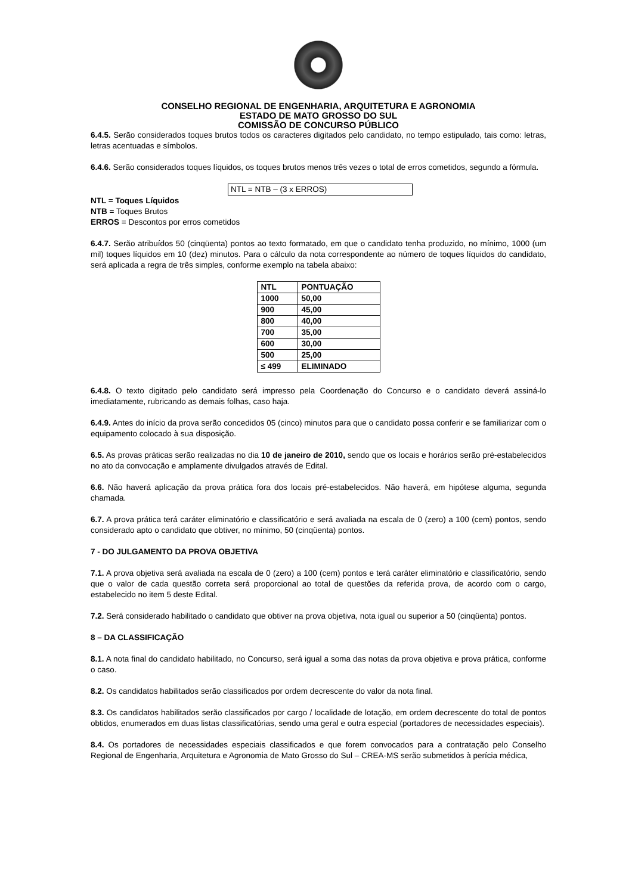CONSELHO REGIONAL DE ENGENHARIA, ARQUITETURA E AGRONOMIA
ESTADO DE MATO GROSSO DO SUL
COMISSÃO DE CONCURSO PÚBLICO
6.4.5. Serão considerados toques brutos todos os caracteres digitados pelo candidato, no tempo estipulado, tais como: letras, letras acentuadas e símbolos.
6.4.6. Serão considerados toques líquidos, os toques brutos menos três vezes o total de erros cometidos, segundo a fórmula.
NTL = NTB – (3 x ERROS)
NTL = Toques Líquidos
NTB = Toques Brutos
ERROS = Descontos por erros cometidos
6.4.7. Serão atribuídos 50 (cinqüenta) pontos ao texto formatado, em que o candidato tenha produzido, no mínimo, 1000 (um mil) toques líquidos em 10 (dez) minutos. Para o cálculo da nota correspondente ao número de toques líquidos do candidato, será aplicada a regra de três simples, conforme exemplo na tabela abaixo:
| NTL | PONTUAÇÃO |
| --- | --- |
| 1000 | 50,00 |
| 900 | 45,00 |
| 800 | 40,00 |
| 700 | 35,00 |
| 600 | 30,00 |
| 500 | 25,00 |
| ≤ 499 | ELIMINADO |
6.4.8. O texto digitado pelo candidato será impresso pela Coordenação do Concurso e o candidato deverá assiná-lo imediatamente, rubricando as demais folhas, caso haja.
6.4.9. Antes do início da prova serão concedidos 05 (cinco) minutos para que o candidato possa conferir e se familiarizar com o equipamento colocado à sua disposição.
6.5. As provas práticas serão realizadas no dia 10 de janeiro de 2010, sendo que os locais e horários serão pré-estabelecidos no ato da convocação e amplamente divulgados através de Edital.
6.6. Não haverá aplicação da prova prática fora dos locais pré-estabelecidos. Não haverá, em hipótese alguma, segunda chamada.
6.7. A prova prática terá caráter eliminatório e classificatório e será avaliada na escala de 0 (zero) a 100 (cem) pontos, sendo considerado apto o candidato que obtiver, no mínimo, 50 (cinqüenta) pontos.
7 - DO JULGAMENTO DA PROVA OBJETIVA
7.1. A prova objetiva será avaliada na escala de 0 (zero) a 100 (cem) pontos e terá caráter eliminatório e classificatório, sendo que o valor de cada questão correta será proporcional ao total de questões da referida prova, de acordo com o cargo, estabelecido no item 5 deste Edital.
7.2. Será considerado habilitado o candidato que obtiver na prova objetiva, nota igual ou superior a 50 (cinqüenta) pontos.
8 – DA CLASSIFICAÇÃO
8.1. A nota final do candidato habilitado, no Concurso, será igual a soma das notas da prova objetiva e prova prática, conforme o caso.
8.2. Os candidatos habilitados serão classificados por ordem decrescente do valor da nota final.
8.3. Os candidatos habilitados serão classificados por cargo / localidade de lotação, em ordem decrescente do total de pontos obtidos, enumerados em duas listas classificatórias, sendo uma geral e outra especial (portadores de necessidades especiais).
8.4. Os portadores de necessidades especiais classificados e que forem convocados para a contratação pelo Conselho Regional de Engenharia, Arquitetura e Agronomia de Mato Grosso do Sul – CREA-MS serão submetidos à perícia médica,